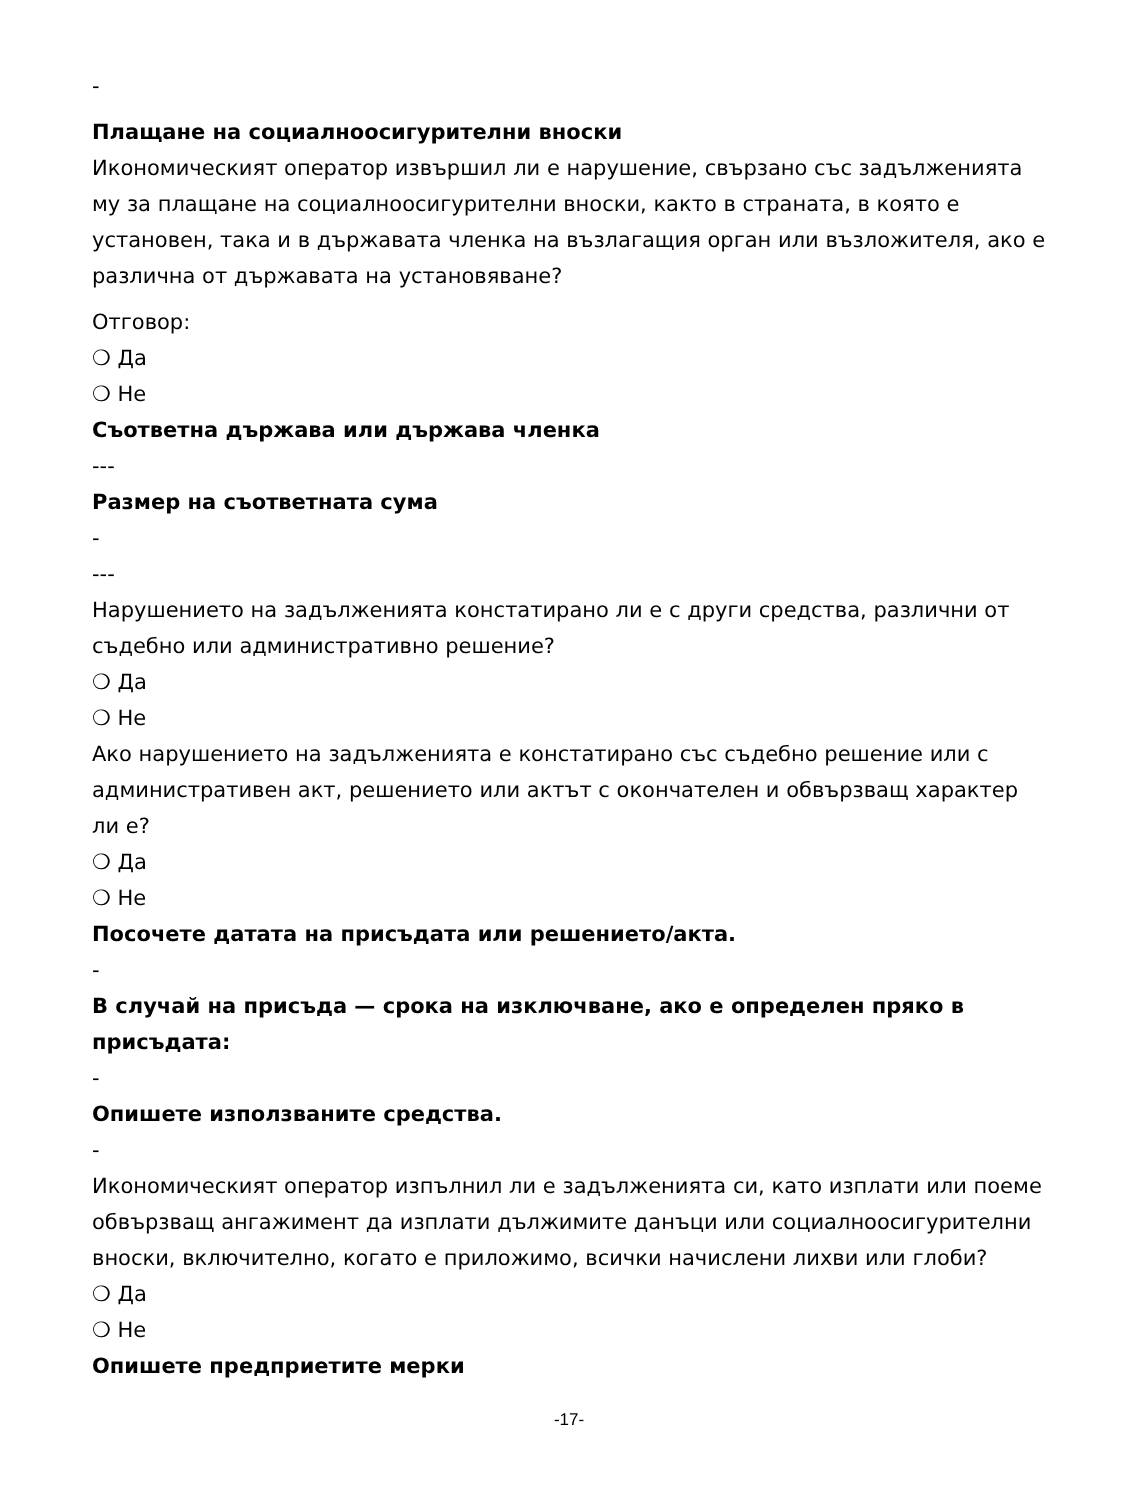-
Плащане на социалноосигурителни вноски
Икономическият оператор извършил ли е нарушение, свързано със задълженията му за плащане на социалноосигурителни вноски, както в страната, в която е установен, така и в държавата членка на възлагащия орган или възложителя, ако е различна от държавата на установяване?
Отговор:
❍ Да
❍ Не
Съответна държава или държава членка
---
Размер на съответната сума
-
---
Нарушението на задълженията констатирано ли е с други средства, различни от съдебно или административно решение?
❍ Да
❍ Не
Ако нарушението на задълженията е констатирано със съдебно решение или с административен акт, решението или актът с окончателен и обвързващ характер ли е?
❍ Да
❍ Не
Посочете датата на присъдата или решението/акта.
-
В случай на присъда — срока на изключване, ако е определен пряко в присъдата:
-
Опишете използваните средства.
-
Икономическият оператор изпълнил ли е задълженията си, като изплати или поеме обвързващ ангажимент да изплати дължимите данъци или социалноосигурителни вноски, включително, когато е приложимо, всички начислени лихви или глоби?
❍ Да
❍ Не
Опишете предприетите мерки
-17-